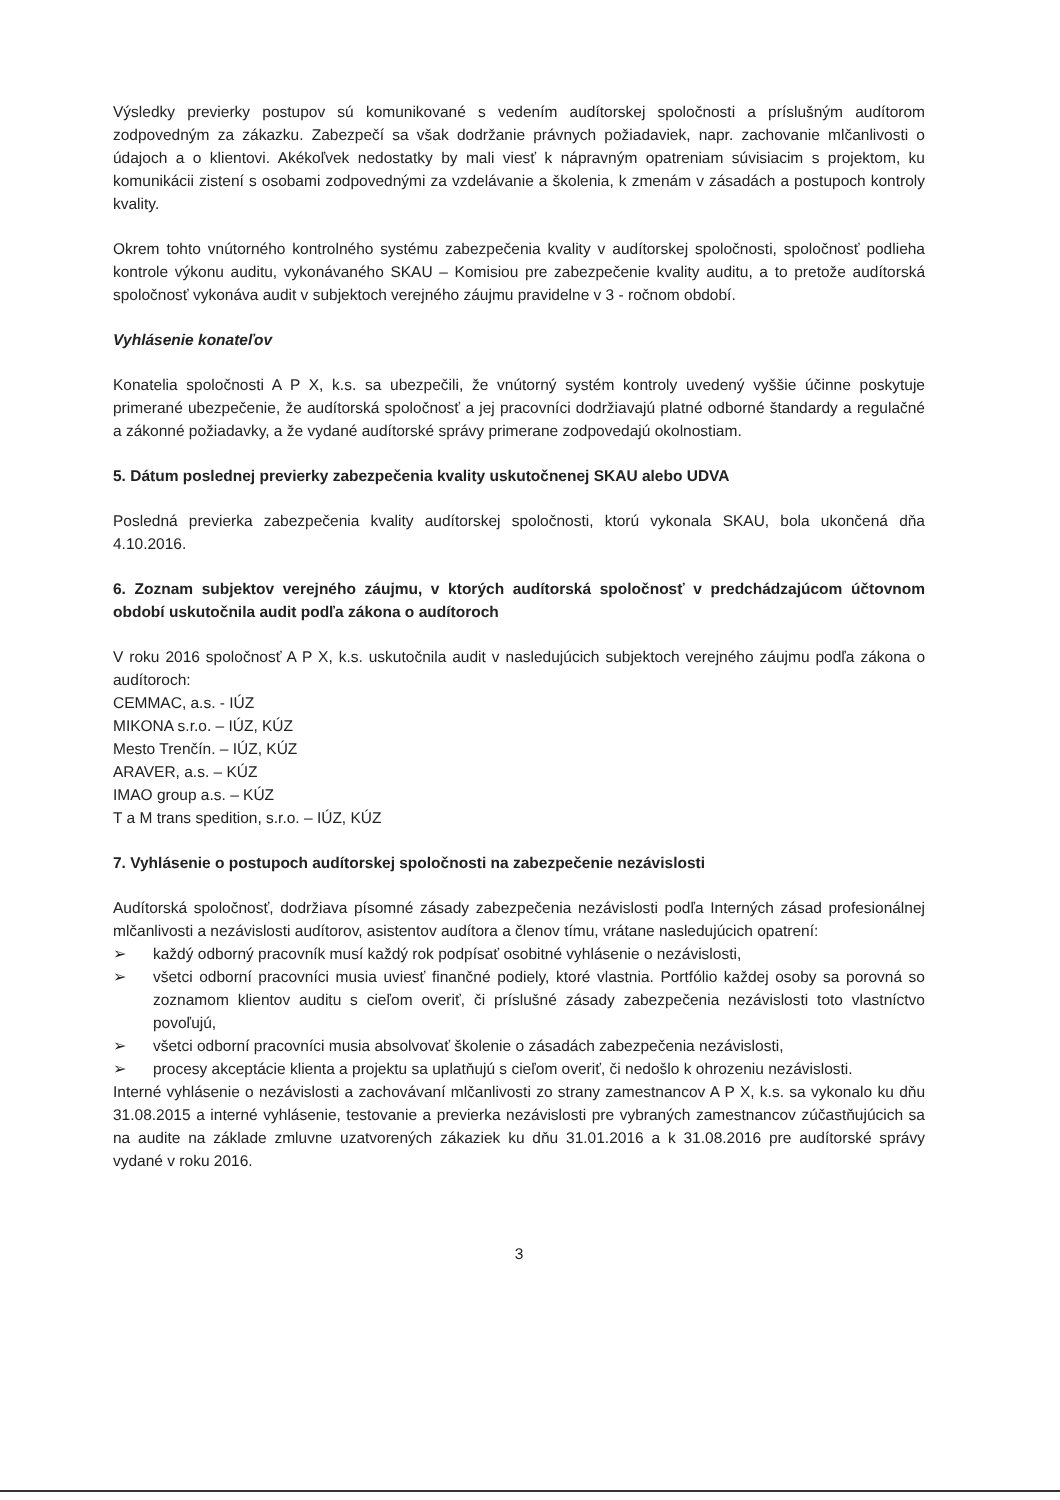Výsledky previerky postupov sú komunikované s vedením audítorskej spoločnosti a príslušným audítorom zodpovedným za zákazku. Zabezpečí sa však dodržanie právnych požiadaviek, napr. zachovanie mlčanlivosti o údajoch a o klientovi. Akékoľvek nedostatky by mali viesť k nápravným opatreniam súvisiacim s projektom, ku komunikácii zistení s osobami zodpovednými za vzdelávanie a školenia, k zmenám v zásadách a postupoch kontroly kvality.
Okrem tohto vnútorného kontrolného systému zabezpečenia kvality v audítorskej spoločnosti, spoločnosť podlieha kontrole výkonu auditu, vykonávaného SKAU – Komisiou pre zabezpečenie kvality auditu, a to pretože audítorská spoločnosť vykonáva audit v subjektoch verejného záujmu pravidelne v 3 - ročnom období.
Vyhlásenie konateľov
Konatelia spoločnosti A P X, k.s. sa ubezpečili, že vnútorný systém kontroly uvedený vyššie účinne poskytuje primerané ubezpečenie, že audítorská spoločnosť a jej pracovníci dodržiavajú platné odborné štandardy a regulačné a zákonné požiadavky, a že vydané audítorské správy primerane zodpovedajú okolnostiam.
5. Dátum poslednej previerky zabezpečenia kvality uskutočnenej SKAU alebo UDVA
Posledná previerka zabezpečenia kvality audítorskej spoločnosti, ktorú vykonala SKAU, bola ukončená dňa 4.10.2016.
6. Zoznam subjektov verejného záujmu, v ktorých audítorská spoločnosť v predchádzajúcom účtovnom období uskutočnila audit podľa zákona o audítoroch
V roku 2016 spoločnosť A P X, k.s. uskutočnila audit v nasledujúcich subjektoch verejného záujmu podľa zákona o audítoroch:
CEMMAC, a.s. - IÚZ
MIKONA s.r.o. – IÚZ, KÚZ
Mesto Trenčín. – IÚZ, KÚZ
ARAVER, a.s. – KÚZ
IMAO group a.s. – KÚZ
T a M trans spedition, s.r.o. – IÚZ, KÚZ
7. Vyhlásenie o postupoch audítorskej spoločnosti na zabezpečenie nezávislosti
Audítorská spoločnosť, dodržiava písomné zásady zabezpečenia nezávislosti podľa Interných zásad profesionálnej mlčanlivosti a nezávislosti audítorov, asistentov audítora a členov tímu, vrátane nasledujúcich opatrení:
➢ každý odborný pracovník musí každý rok podpísať osobitné vyhlásenie o nezávislosti,
➢ všetci odborní pracovníci musia uviesť finančné podiely, ktoré vlastnia. Portfólio každej osoby sa porovná so zoznamom klientov auditu s cieľom overiť, či príslušné zásady zabezpečenia nezávislosti toto vlastníctvo povoľujú,
➢ všetci odborní pracovníci musia absolvovať školenie o zásadách zabezpečenia nezávislosti,
➢ procesy akceptácie klienta a projektu sa uplatňujú s cieľom overiť, či nedošlo k ohrozeniu nezávislosti.
Interné vyhlásenie o nezávislosti a zachovávaní mlčanlivosti zo strany zamestnancov A P X, k.s. sa vykonalo ku dňu 31.08.2015 a interné vyhlásenie, testovanie a previerka nezávislosti pre vybraných zamestnancov zúčastňujúcich sa na audite na základe zmluvne uzatvorených zákaziek ku dňu 31.01.2016 a k 31.08.2016 pre audítorské správy vydané v roku 2016.
3